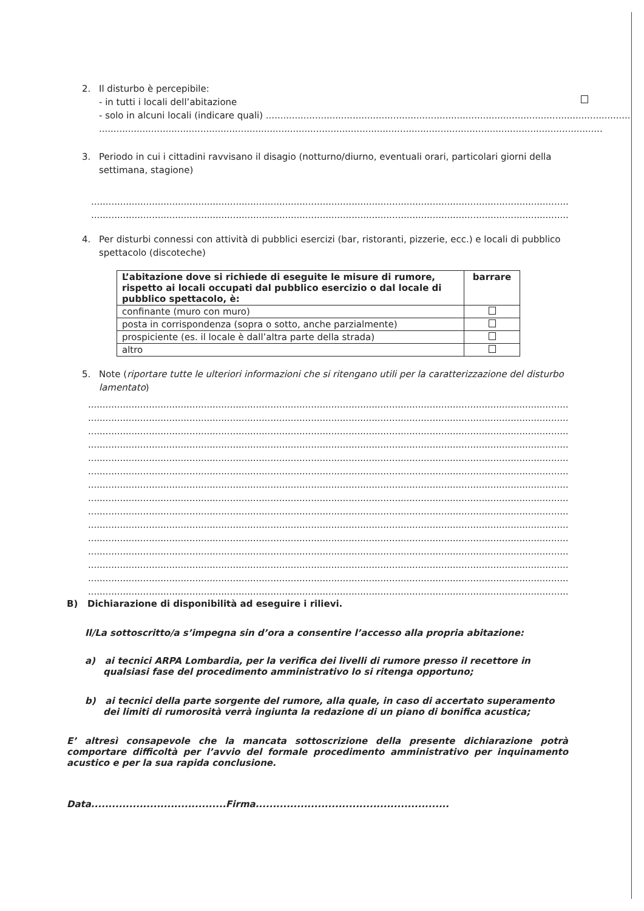2. Il disturbo è percepibile:
- in tutti i locali dell’abitazione
- solo in alcuni locali (indicare quali) ..............................................................................................................................
..............................................................................................................................................................................
3. Periodo in cui i cittadini ravvisano il disagio (notturno/diurno, eventuali orari, particolari giorni della settimana, stagione)
..................................................................................................................................................................................
..................................................................................................................................................................................
4. Per disturbi connessi con attività di pubblici esercizi (bar, ristoranti, pizzerie, ecc.) e locali di pubblico spettacolo (discoteche)
| L’abitazione dove si richiede di eseguite le misure di rumore, rispetto ai locali occupati dal pubblico esercizio o dal locale di pubblico spettacolo, è: | barrare |
| --- | --- |
| confinante (muro con muro) | |
| posta in corrispondenza (sopra o sotto, anche parzialmente) | |
| prospiciente (es. il locale è dall’altra parte della strada) | |
| altro | |
5. Note (riportare tutte le ulteriori informazioni che si ritengano utili per la caratterizzazione del disturbo lamentato)
..................................................................................................................................................................................
..................................................................................................................................................................................
..................................................................................................................................................................................
..................................................................................................................................................................................
..................................................................................................................................................................................
..................................................................................................................................................................................
..................................................................................................................................................................................
..................................................................................................................................................................................
..................................................................................................................................................................................
..................................................................................................................................................................................
..................................................................................................................................................................................
..................................................................................................................................................................................
..................................................................................................................................................................................
..................................................................................................................................................................................
..................................................................................................................................................................................
B) Dichiarazione di disponibilità ad eseguire i rilievi.
Il/La sottoscritto/a s’impegna sin d’ora a consentire l’accesso alla propria abitazione:
a) ai tecnici ARPA Lombardia, per la verifica dei livelli di rumore presso il recettore in qualsiasi fase del procedimento amministrativo lo si ritenga opportuno;
b) ai tecnici della parte sorgente del rumore, alla quale, in caso di accertato superamento dei limiti di rumorosità verrà ingiunta la redazione di un piano di bonifica acustica;
E’ altresì consapevole che la mancata sottoscrizione della presente dichiarazione potrà comportare difficoltà per l’avvio del formale procedimento amministrativo per inquinamento acustico e per la sua rapida conclusione.
Data.......................................Firma........................................................